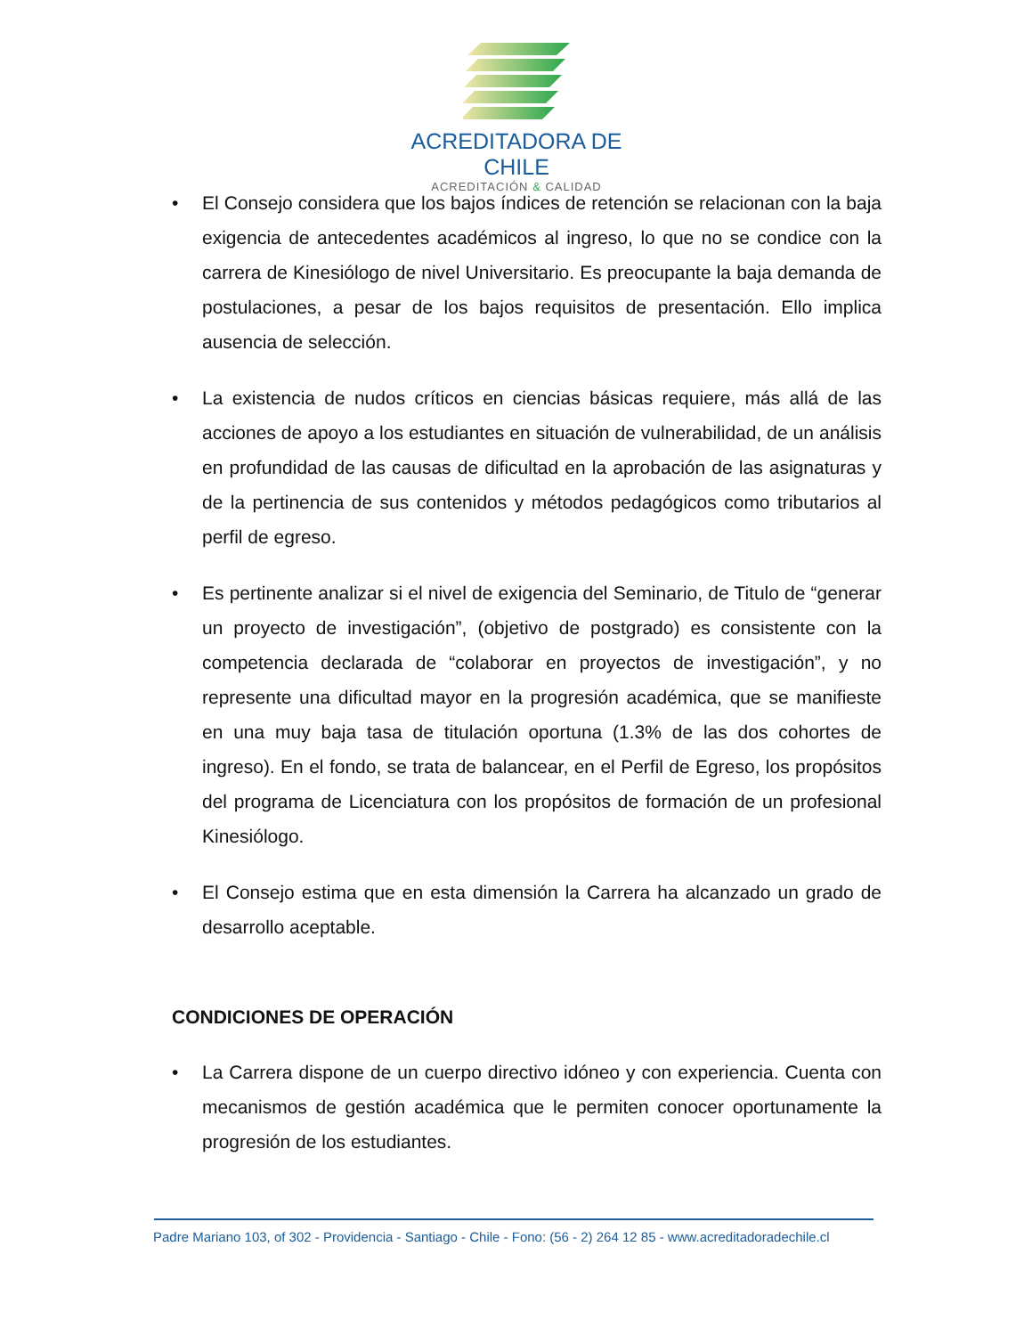ACREDITADORA DE CHILE
ACREDITACIÓN & CALIDAD
• El Consejo considera que los bajos índices de retención se relacionan con la baja exigencia de antecedentes académicos al ingreso, lo que no se condice con la carrera de Kinesiólogo de nivel Universitario. Es preocupante la baja demanda de postulaciones, a pesar de los bajos requisitos de presentación. Ello implica ausencia de selección.
• La existencia de nudos críticos en ciencias básicas requiere, más allá de las acciones de apoyo a los estudiantes en situación de vulnerabilidad, de un análisis en profundidad de las causas de dificultad en la aprobación de las asignaturas y de la pertinencia de sus contenidos y métodos pedagógicos como tributarios al perfil de egreso.
• Es pertinente analizar si el nivel de exigencia del Seminario, de Titulo de “generar un proyecto de investigación”, (objetivo de postgrado) es consistente con la competencia declarada de “colaborar en proyectos de investigación”, y no represente una dificultad mayor en la progresión académica, que se manifieste en una muy baja tasa de titulación oportuna (1.3% de las dos cohortes de ingreso). En el fondo, se trata de balancear, en el Perfil de Egreso, los propósitos del programa de Licenciatura con los propósitos de formación de un profesional Kinesiólogo.
• El Consejo estima que en esta dimensión la Carrera ha alcanzado un grado de desarrollo aceptable.
CONDICIONES DE OPERACIÓN
• La Carrera dispone de un cuerpo directivo idóneo y con experiencia. Cuenta con mecanismos de gestión académica que le permiten conocer oportunamente la progresión de los estudiantes.
Padre Mariano 103, of 302 - Providencia - Santiago - Chile - Fono: (56 - 2) 264 12 85 - www.acreditadoradechile.cl